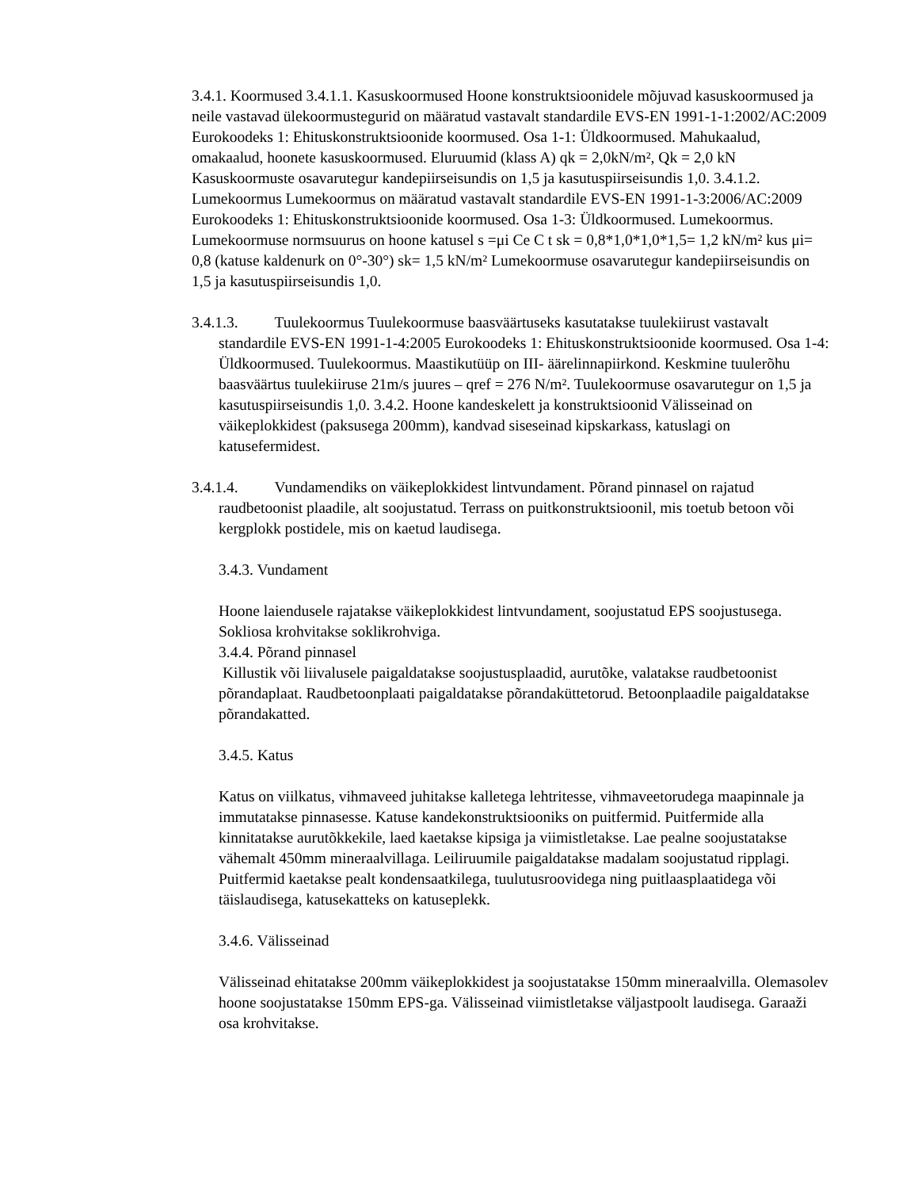3.4.1. Koormused 3.4.1.1. Kasuskoormused Hoone konstruktsioonidele mõjuvad kasuskoormused ja neile vastavad ülekoormustegurid on määratud vastavalt standardile EVS-EN 1991-1-1:2002/AC:2009 Eurokoodeks 1: Ehituskonstruktsioonide koormused. Osa 1-1: Üldkoormused. Mahukaalud, omakaalud, hoonete kasuskoormused. Eluruumid (klass A) qk = 2,0kN/m², Qk = 2,0 kN Kasuskoormuste osavarutegur kandepiirseisundis on 1,5 ja kasutuspiirseisundis 1,0. 3.4.1.2. Lumekoormus Lumekoormus on määratud vastavalt standardile EVS-EN 1991-1-3:2006/AC:2009 Eurokoodeks 1: Ehituskonstruktsioonide koormused. Osa 1-3: Üldkoormused. Lumekoormus. Lumekoormuse normsuurus on hoone katusel s =μi Ce C t sk = 0,8*1,0*1,0*1,5= 1,2 kN/m² kus μi= 0,8 (katuse kaldenurk on 0°-30°) sk= 1,5 kN/m² Lumekoormuse osavarutegur kandepiirseisundis on 1,5 ja kasutuspiirseisundis 1,0.
3.4.1.3. Tuulekoormus Tuulekoormuse baasväärtuseks kasutatakse tuulekiirust vastavalt standardile EVS-EN 1991-1-4:2005 Eurokoodeks 1: Ehituskonstruktsioonide koormused. Osa 1-4: Üldkoormused. Tuulekoormus. Maastikutüüp on III- äärelinnapiirkond. Keskmine tuulerõhu baasväärtus tuulekiiruse 21m/s juures – qref = 276 N/m². Tuulekoormuse osavarutegur on 1,5 ja kasutuspiirseisundis 1,0. 3.4.2. Hoone kandeskelett ja konstruktsioonid Välisseinad on väikeplokkidest (paksusega 200mm), kandvad siseseinad kipskarkass, katuslagi on katusefermidest.
3.4.1.4. Vundamendiks on väikeplokkidest lintvundament. Põrand pinnasel on rajatud raudbetoonist plaadile, alt soojustatud. Terrass on puitkonstruktsioonil, mis toetub betoon või kergplokk postidele, mis on kaetud laudisega.
3.4.3. Vundament
Hoone laiendusele rajatakse väikeplokkidest lintvundament, soojustatud EPS soojustusega. Sokliosa krohvitakse soklikrohviga.
3.4.4. Põrand pinnasel
Killustik või liivalusele paigaldatakse soojustusplaadid, aurutõke, valatakse raudbetoonist põrandaplaat. Raudbetoonplaati paigaldatakse põrandaküttetorud. Betoonplaadile paigaldatakse põrandakatted.
3.4.5. Katus
Katus on viilkatus, vihmaveed juhitakse kalletega lehtritesse, vihmaveetorudega maapinnale ja immutatakse pinnasesse. Katuse kandekonstruktsiooniks on puitfermid. Puitfermide alla kinnitatakse aurutõkkekile, laed kaetakse kipsiga ja viimistletakse. Lae pealne soojustatakse vähemalt 450mm mineraalvillaga. Leiliruumile paigaldatakse madalam soojustatud ripplagi. Puitfermid kaetakse pealt kondensaatkilega, tuulutusroovidega ning puitlaasplaatidega või täislaudisega, katusekatteks on katuseplekk.
3.4.6. Välisseinad
Välisseinad ehitatakse 200mm väikeplokkidest ja soojustatakse 150mm mineraalvilla. Olemasolev hoone soojustatakse 150mm EPS-ga. Välisseinad viimistletakse väljastpoolt laudisega. Garaaži osa krohvitakse.